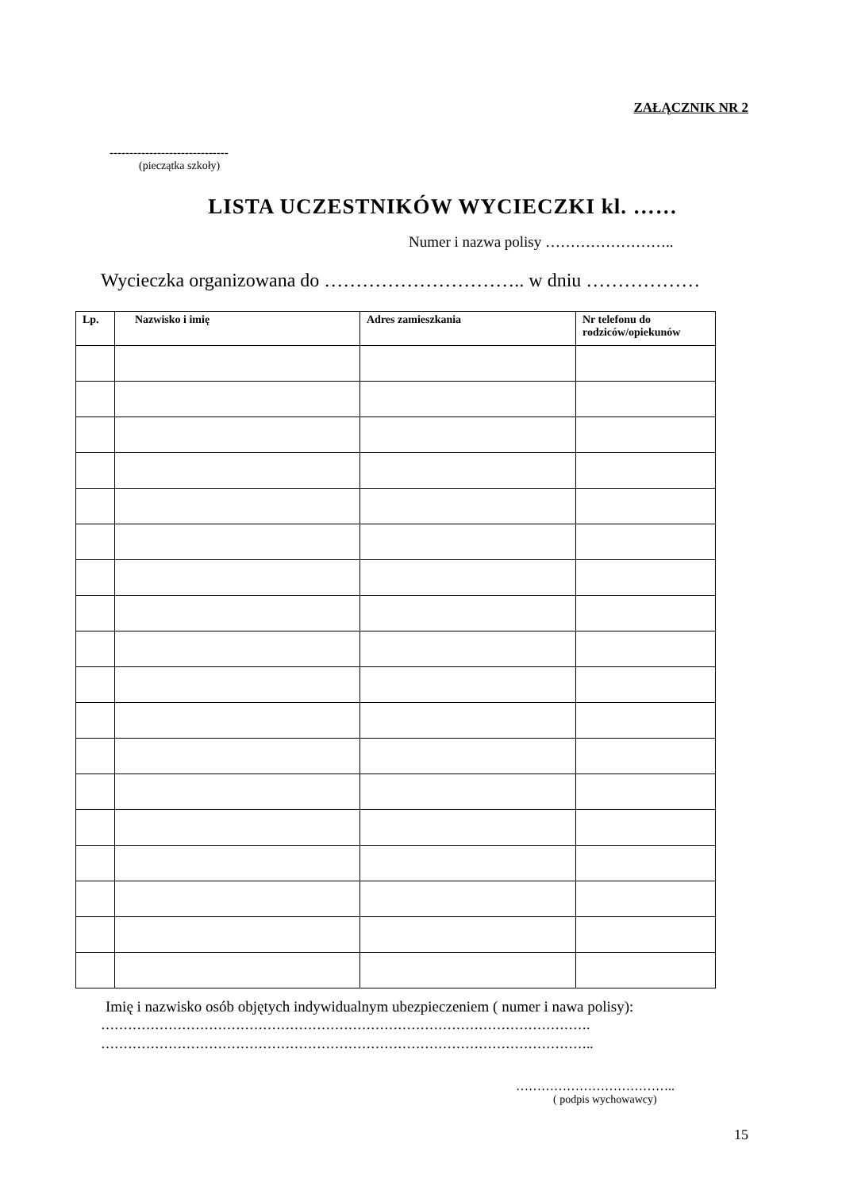ZAŁĄCZNIK NR 2
------------------------------
(pieczątka szkoły)
LISTA UCZESTNIKÓW WYCIECZKI kl. ……
Numer i nazwa polisy ……………………..
Wycieczka organizowana do ………………………….. w dniu ………………
| Lp. | Nazwisko i imię | Adres zamieszkania | Nr telefonu do rodziców/opiekunów |
| --- | --- | --- | --- |
Imię i nazwisko osób objętych indywidualnym ubezpieczeniem ( numer i nawa polisy):
……………………………………………………………………………………………….
………………………………………………………………………………………………..
………………………………..
( podpis wychowawcy)
15